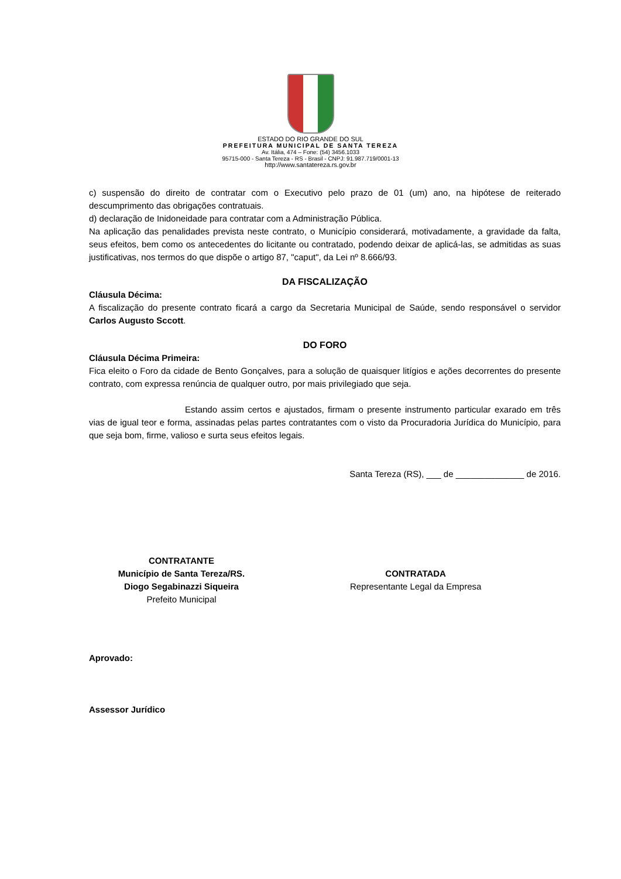ESTADO DO RIO GRANDE DO SUL
PREFEITURA MUNICIPAL DE SANTA TEREZA
Av. Itália, 474 – Fone: (54) 3456.1033
95715-000 - Santa Tereza - RS - Brasil - CNPJ: 91.987.719/0001-13
http://www.santatereza.rs.gov.br
c) suspensão do direito de contratar com o Executivo pelo prazo de 01 (um) ano, na hipótese de reiterado descumprimento das obrigações contratuais.
d) declaração de Inidoneidade para contratar com a Administração Pública.
Na aplicação das penalidades prevista neste contrato, o Município considerará, motivadamente, a gravidade da falta, seus efeitos, bem como os antecedentes do licitante ou contratado, podendo deixar de aplicá-las, se admitidas as suas justificativas, nos termos do que dispõe o artigo 87, "caput", da Lei nº 8.666/93.
DA FISCALIZAÇÃO
Cláusula Décima:
A fiscalização do presente contrato ficará a cargo da Secretaria Municipal de Saúde, sendo responsável o servidor Carlos Augusto Sccott.
DO FORO
Cláusula Décima Primeira:
Fica eleito o Foro da cidade de Bento Gonçalves, para a solução de quaisquer litígios e ações decorrentes do presente contrato, com expressa renúncia de qualquer outro, por mais privilegiado que seja.
Estando assim certos e ajustados, firmam o presente instrumento particular exarado em três vias de igual teor e forma, assinadas pelas partes contratantes com o visto da Procuradoria Jurídica do Município, para que seja bom, firme, valioso e surta seus efeitos legais.
Santa Tereza (RS), ___ de ______________ de 2016.
CONTRATANTE
Município de Santa Tereza/RS.
Diogo Segabinazzi Siqueira
Prefeito Municipal
CONTRATADA
Representante Legal da Empresa
Aprovado:
Assessor Jurídico